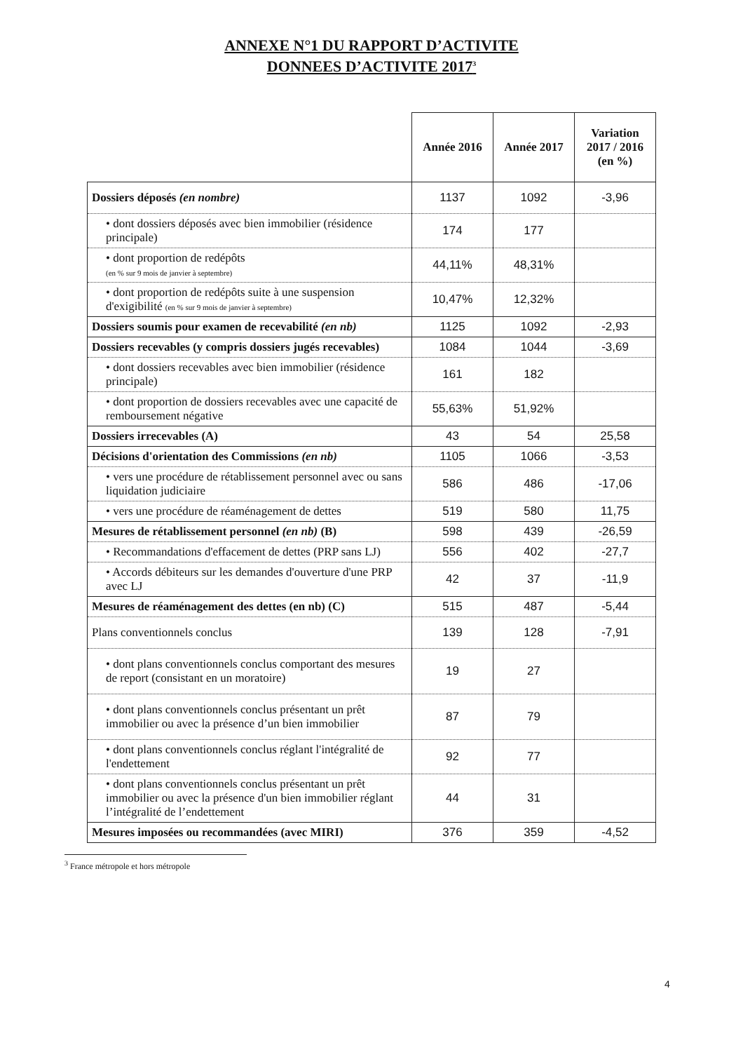ANNEXE N°1 DU RAPPORT D’ACTIVITE
DONNEES D’ACTIVITE 2017<sup>3</sup>
| | Année 2016 | Année 2017 | Variation 2017 / 2016 (en %) |
| --- | --- | --- | --- |
| Dossiers déposés (en nombre) | 1137 | 1092 | -3,96 |
| • dont dossiers déposés avec bien immobilier (résidence principale) | 174 | 177 | |
| • dont proportion de redépôts (en % sur 9 mois de janvier à septembre) | 44,11% | 48,31% | |
| • dont proportion de redépôts suite à une suspension d'exigibilité (en % sur 9 mois de janvier à septembre) | 10,47% | 12,32% | |
| Dossiers soumis pour examen de recevabilité (en nb) | 1125 | 1092 | -2,93 |
| Dossiers recevables (y compris dossiers jugés recevables) | 1084 | 1044 | -3,69 |
| • dont dossiers recevables avec bien immobilier (résidence principale) | 161 | 182 | |
| • dont proportion de dossiers recevables avec une capacité de remboursement négative | 55,63% | 51,92% | |
| Dossiers irrecevables (A) | 43 | 54 | 25,58 |
| Décisions d'orientation des Commissions (en nb) | 1105 | 1066 | -3,53 |
| • vers une procédure de rétablissement personnel avec ou sans liquidation judiciaire | 586 | 486 | -17,06 |
| • vers une procédure de réaménagement de dettes | 519 | 580 | 11,75 |
| Mesures de rétablissement personnel (en nb) (B) | 598 | 439 | -26,59 |
| • Recommandations d'effacement de dettes (PRP sans LJ) | 556 | 402 | -27,7 |
| • Accords débiteurs sur les demandes d'ouverture d'une PRP avec LJ | 42 | 37 | -11,9 |
| Mesures de réaménagement des dettes (en nb) (C) | 515 | 487 | -5,44 |
| Plans conventionnels conclus | 139 | 128 | -7,91 |
| • dont plans conventionnels conclus comportant des mesures de report (consistant en un moratoire) | 19 | 27 | |
| • dont plans conventionnels conclus présentant un prêt immobilier ou avec la présence d’un bien immobilier | 87 | 79 | |
| • dont plans conventionnels conclus réglant l'intégralité de l'endettement | 92 | 77 | |
| • dont plans conventionnels conclus présentant un prêt immobilier ou avec la présence d'un bien immobilier réglant l’intégralité de l’endettement | 44 | 31 | |
| Mesures imposées ou recommandées (avec MIRI) | 376 | 359 | -4,52 |
<sup>3</sup> France métropole et hors métropole
4